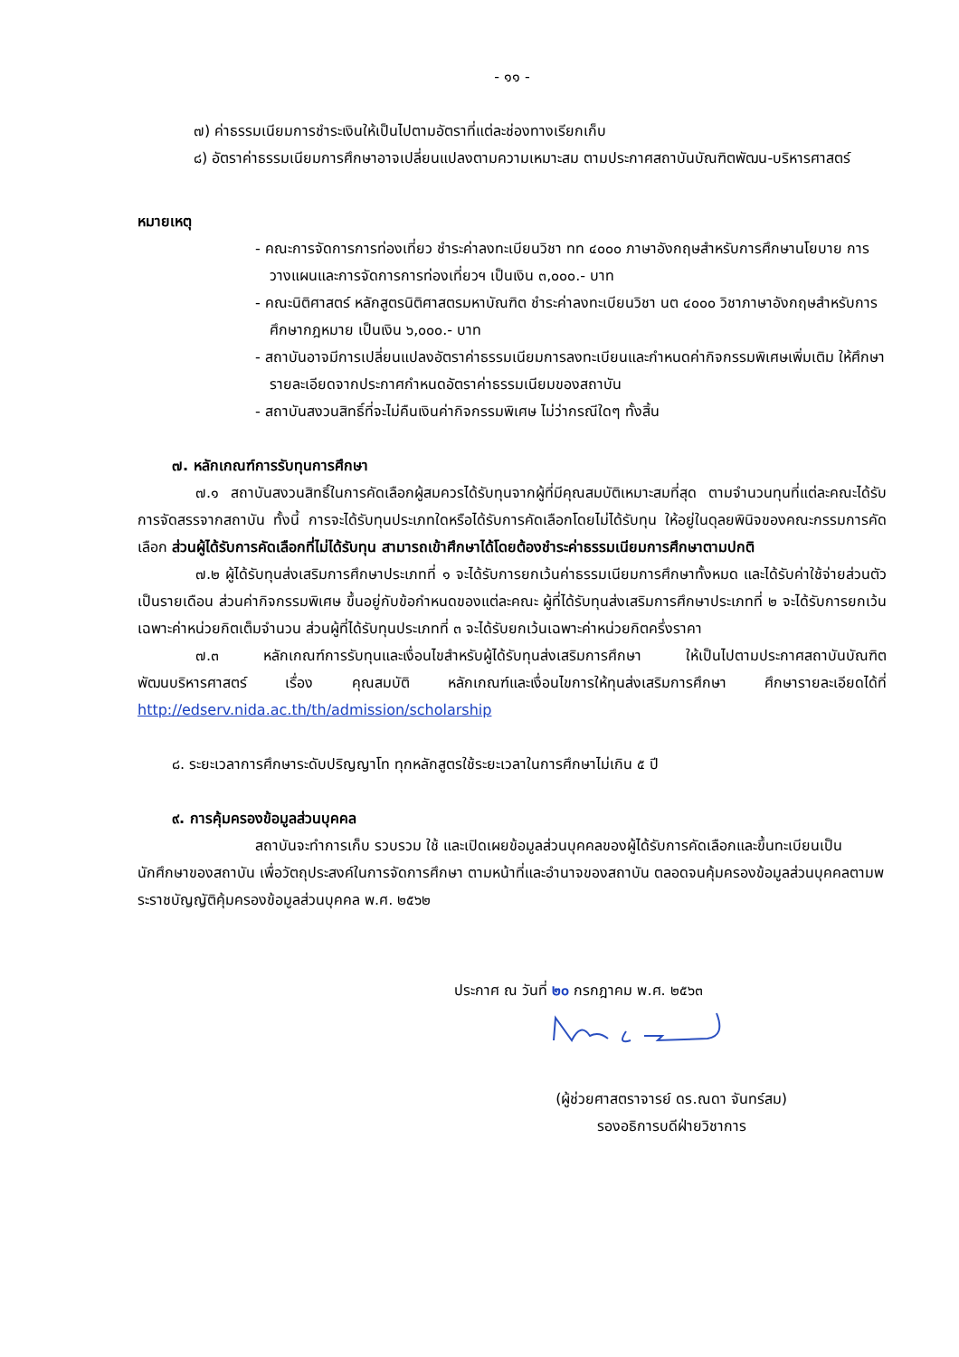- ๑๑ -
๗) ค่าธรรมเนียมการชำระเงินให้เป็นไปตามอัตราที่แต่ละช่องทางเรียกเก็บ
๘) อัตราค่าธรรมเนียมการศึกษาอาจเปลี่ยนแปลงตามความเหมาะสม ตามประกาศสถาบันบัณฑิตพัฒน-บริหารศาสตร์
หมายเหตุ
- คณะการจัดการการท่องเที่ยว ชำระค่าลงทะเบียนวิชา ทท ๔๐๐๐ ภาษาอังกฤษสำหรับการศึกษานโยบาย การวางแผนและการจัดการการท่องเที่ยวฯ เป็นเงิน ๓,๐๐๐.- บาท
- คณะนิติศาสตร์ หลักสูตรนิติศาสตรมหาบัณฑิต ชำระค่าลงทะเบียนวิชา นต ๔๐๐๐ วิชาภาษาอังกฤษสำหรับการศึกษากฎหมาย เป็นเงิน ๖,๐๐๐.- บาท
- สถาบันอาจมีการเปลี่ยนแปลงอัตราค่าธรรมเนียมการลงทะเบียนและกำหนดค่ากิจกรรมพิเศษเพิ่มเติม ให้ศึกษารายละเอียดจากประกาศกำหนดอัตราค่าธรรมเนียมของสถาบัน
- สถาบันสงวนสิทธิ์ที่จะไม่คืนเงินค่ากิจกรรมพิเศษ ไม่ว่ากรณีใดๆ ทั้งสิ้น
๗. หลักเกณฑ์การรับทุนการศึกษา
๗.๑ สถาบันสงวนสิทธิ์ในการคัดเลือกผู้สมควรได้รับทุนจากผู้ที่มีคุณสมบัติเหมาะสมที่สุด ตามจำนวนทุนที่แต่ละคณะได้รับการจัดสรรจากสถาบัน ทั้งนี้ การจะได้รับทุนประเภทใดหรือได้รับการคัดเลือกโดยไม่ได้รับทุน ให้อยู่ในดุลยพินิจของคณะกรรมการคัดเลือก ส่วนผู้ได้รับการคัดเลือกที่ไม่ได้รับทุน สามารถเข้าศึกษาได้โดยต้องชำระค่าธรรมเนียมการศึกษาตามปกติ
๗.๒ ผู้ได้รับทุนส่งเสริมการศึกษาประเภทที่ ๑ จะได้รับการยกเว้นค่าธรรมเนียมการศึกษาทั้งหมด และได้รับค่าใช้จ่ายส่วนตัวเป็นรายเดือน ส่วนค่ากิจกรรมพิเศษ ขึ้นอยู่กับข้อกำหนดของแต่ละคณะ ผู้ที่ได้รับทุนส่งเสริมการศึกษาประเภทที่ ๒ จะได้รับการยกเว้นเฉพาะค่าหน่วยกิตเต็มจำนวน ส่วนผู้ที่ได้รับทุนประเภทที่ ๓ จะได้รับยกเว้นเฉพาะค่าหน่วยกิตครึ่งราคา
๗.๓ หลักเกณฑ์การรับทุนและเงื่อนไขสำหรับผู้ได้รับทุนส่งเสริมการศึกษา ให้เป็นไปตามประกาศสถาบันบัณฑิตพัฒนบริหารศาสตร์ เรื่อง คุณสมบัติ หลักเกณฑ์และเงื่อนไขการให้ทุนส่งเสริมการศึกษา ศึกษารายละเอียดได้ที่ http://edserv.nida.ac.th/th/admission/scholarship
๘. ระยะเวลาการศึกษาระดับปริญญาโท ทุกหลักสูตรใช้ระยะเวลาในการศึกษาไม่เกิน ๕ ปี
๙. การคุ้มครองข้อมูลส่วนบุคคล
สถาบันจะทำการเก็บ รวบรวม ใช้ และเปิดเผยข้อมูลส่วนบุคคลของผู้ได้รับการคัดเลือกและขึ้นทะเบียนเป็นนักศึกษาของสถาบัน เพื่อวัตถุประสงค์ในการจัดการศึกษา ตามหน้าที่และอำนาจของสถาบัน ตลอดจนคุ้มครองข้อมูลส่วนบุคคลตามพระราชบัญญัติคุ้มครองข้อมูลส่วนบุคคล พ.ศ. ๒๕๖๒
ประกาศ ณ วันที่ ๒๐ กรกฎาคม พ.ศ. ๒๕๖๓
(ผู้ช่วยศาสตราจารย์ ดร.ณดา จันทร์สม)
รองอธิการบดีฝ่ายวิชาการ